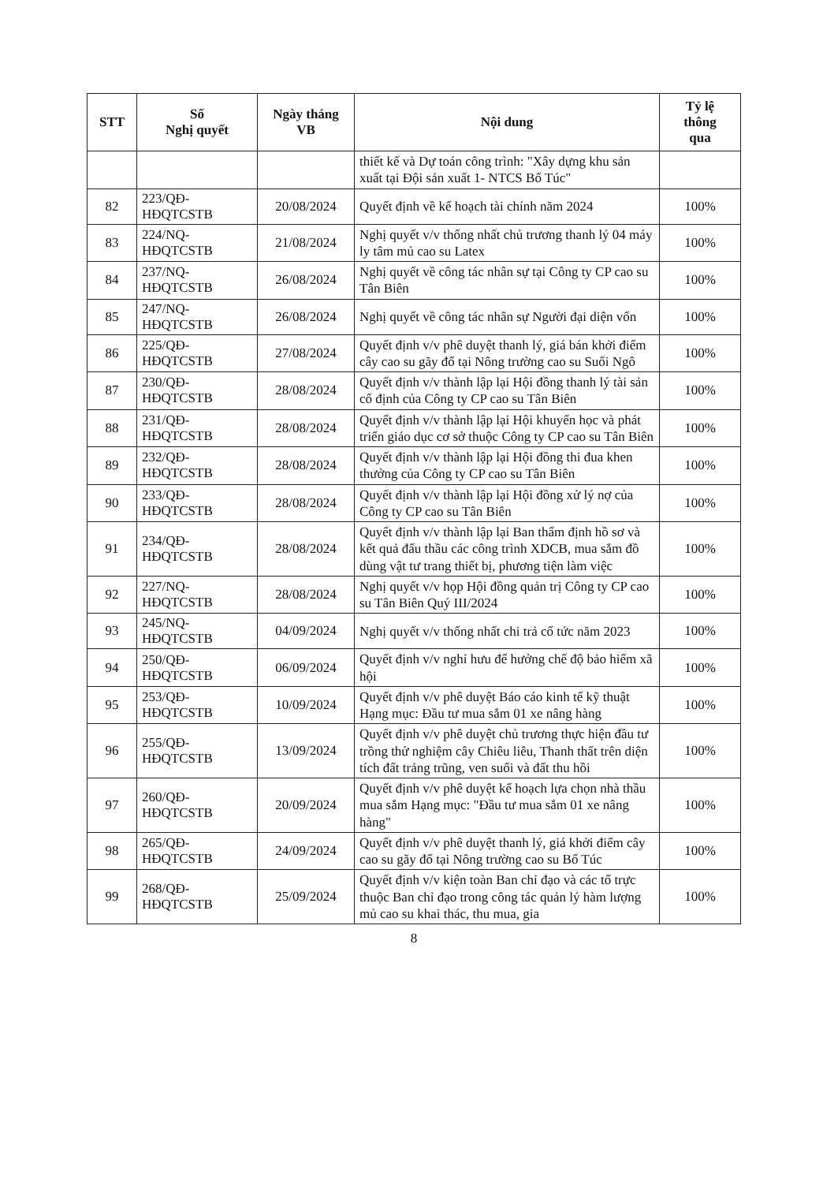| STT | Số Nghị quyết | Ngày tháng VB | Nội dung | Tỷ lệ thông qua |
| --- | --- | --- | --- | --- |
| | | | thiết kế và Dự toán công trình: "Xây dựng khu sản xuất tại Đội sản xuất 1- NTCS Bổ Túc" | |
| 82 | 223/QĐ-HĐQTCSTB | 20/08/2024 | Quyết định về kế hoạch tài chính năm 2024 | 100% |
| 83 | 224/NQ-HĐQTCSTB | 21/08/2024 | Nghị quyết v/v thống nhất chủ trương thanh lý 04 máy ly tâm mủ cao su Latex | 100% |
| 84 | 237/NQ-HĐQTCSTB | 26/08/2024 | Nghị quyết về công tác nhân sự tại Công ty CP cao su Tân Biên | 100% |
| 85 | 247/NQ-HĐQTCSTB | 26/08/2024 | Nghị quyết về công tác nhân sự Người đại diện vốn | 100% |
| 86 | 225/QĐ-HĐQTCSTB | 27/08/2024 | Quyết định v/v phê duyệt thanh lý, giá bán khởi điểm cây cao su gãy đổ tại Nông trường cao su Suối Ngô | 100% |
| 87 | 230/QĐ-HĐQTCSTB | 28/08/2024 | Quyết định v/v thành lập lại Hội đồng thanh lý tài sản cố định của Công ty CP cao su Tân Biên | 100% |
| 88 | 231/QĐ-HĐQTCSTB | 28/08/2024 | Quyết định v/v thành lập lại Hội khuyến học và phát triển giáo dục cơ sở thuộc Công ty CP cao su Tân Biên | 100% |
| 89 | 232/QĐ-HĐQTCSTB | 28/08/2024 | Quyết định v/v thành lập lại Hội đồng thi đua khen thưởng của Công ty CP cao su Tân Biên | 100% |
| 90 | 233/QĐ-HĐQTCSTB | 28/08/2024 | Quyết định v/v thành lập lại Hội đồng xử lý nợ của Công ty CP cao su Tân Biên | 100% |
| 91 | 234/QĐ-HĐQTCSTB | 28/08/2024 | Quyết định v/v thành lập lại Ban thẩm định hồ sơ và kết quả đấu thầu các công trình XDCB, mua sắm đồ dùng vật tư trang thiết bị, phương tiện làm việc | 100% |
| 92 | 227/NQ-HĐQTCSTB | 28/08/2024 | Nghị quyết v/v họp Hội đồng quản trị Công ty CP cao su Tân Biên Quý III/2024 | 100% |
| 93 | 245/NQ-HĐQTCSTB | 04/09/2024 | Nghị quyết v/v thống nhất chi trả cổ tức năm 2023 | 100% |
| 94 | 250/QĐ-HĐQTCSTB | 06/09/2024 | Quyết định v/v nghỉ hưu để hưởng chế độ bảo hiểm xã hội | 100% |
| 95 | 253/QĐ-HĐQTCSTB | 10/09/2024 | Quyết định v/v phê duyệt Báo cáo kinh tế kỹ thuật Hạng mục: Đầu tư mua sắm 01 xe nâng hàng | 100% |
| 96 | 255/QĐ-HĐQTCSTB | 13/09/2024 | Quyết định v/v phê duyệt chủ trương thực hiện đầu tư trồng thử nghiệm cây Chiêu liêu, Thanh thất trên diện tích đất trảng trũng, ven suối và đất thu hồi | 100% |
| 97 | 260/QĐ-HĐQTCSTB | 20/09/2024 | Quyết định v/v phê duyệt kế hoạch lựa chọn nhà thầu mua sắm Hạng mục: "Đầu tư mua sắm 01 xe nâng hàng" | 100% |
| 98 | 265/QĐ-HĐQTCSTB | 24/09/2024 | Quyết định v/v phê duyệt thanh lý, giá khởi điểm cây cao su gãy đổ tại Nông trường cao su Bổ Túc | 100% |
| 99 | 268/QĐ-HĐQTCSTB | 25/09/2024 | Quyết định v/v kiện toàn Ban chỉ đạo và các tổ trực thuộc Ban chỉ đạo trong công tác quản lý hàm lượng mủ cao su khai thác, thu mua, gia | 100% |
8